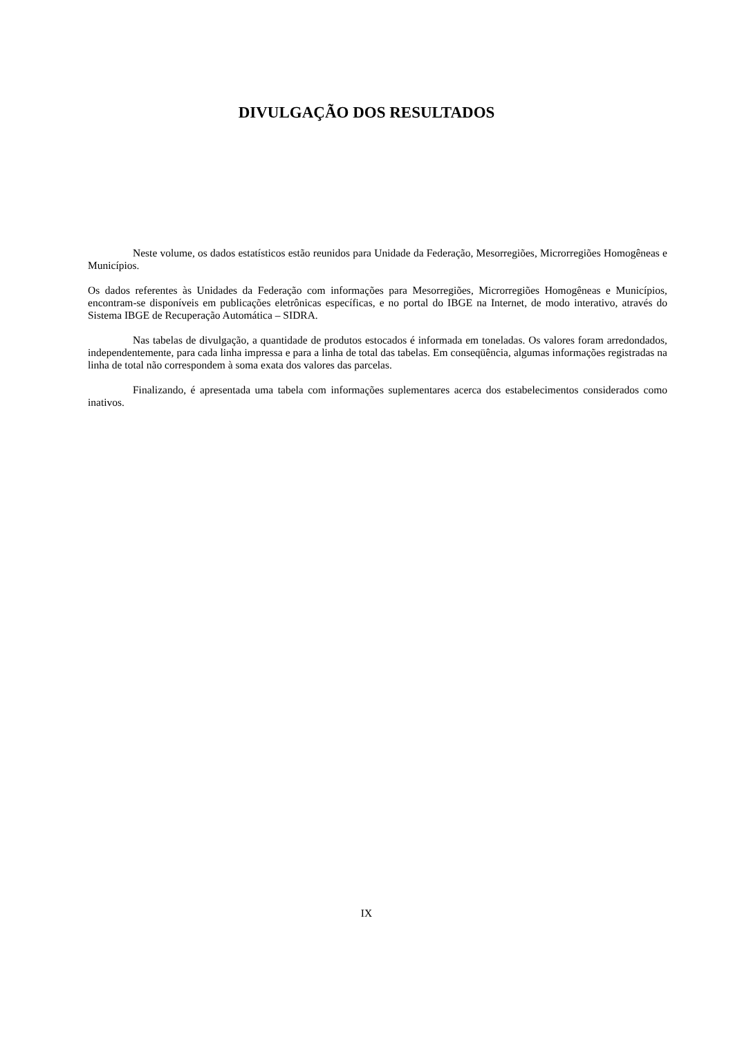DIVULGAÇÃO DOS RESULTADOS
Neste volume, os dados estatísticos estão reunidos para Unidade da Federação, Mesorregiões, Microrregiões Homogêneas e Municípios.
Os dados referentes às Unidades da Federação com informações para Mesorregiões, Microrregiões Homogêneas e Municípios, encontram-se disponíveis em publicações eletrônicas específicas, e no portal do IBGE na Internet, de modo interativo, através do Sistema IBGE de Recuperação Automática – SIDRA.
Nas tabelas de divulgação, a quantidade de produtos estocados é informada em toneladas. Os valores foram arredondados, independentemente, para cada linha impressa e para a linha de total das tabelas. Em conseqüência, algumas informações registradas na linha de total não correspondem à soma exata dos valores das parcelas.
Finalizando, é apresentada uma tabela com informações suplementares acerca dos estabelecimentos considerados como inativos.
IX